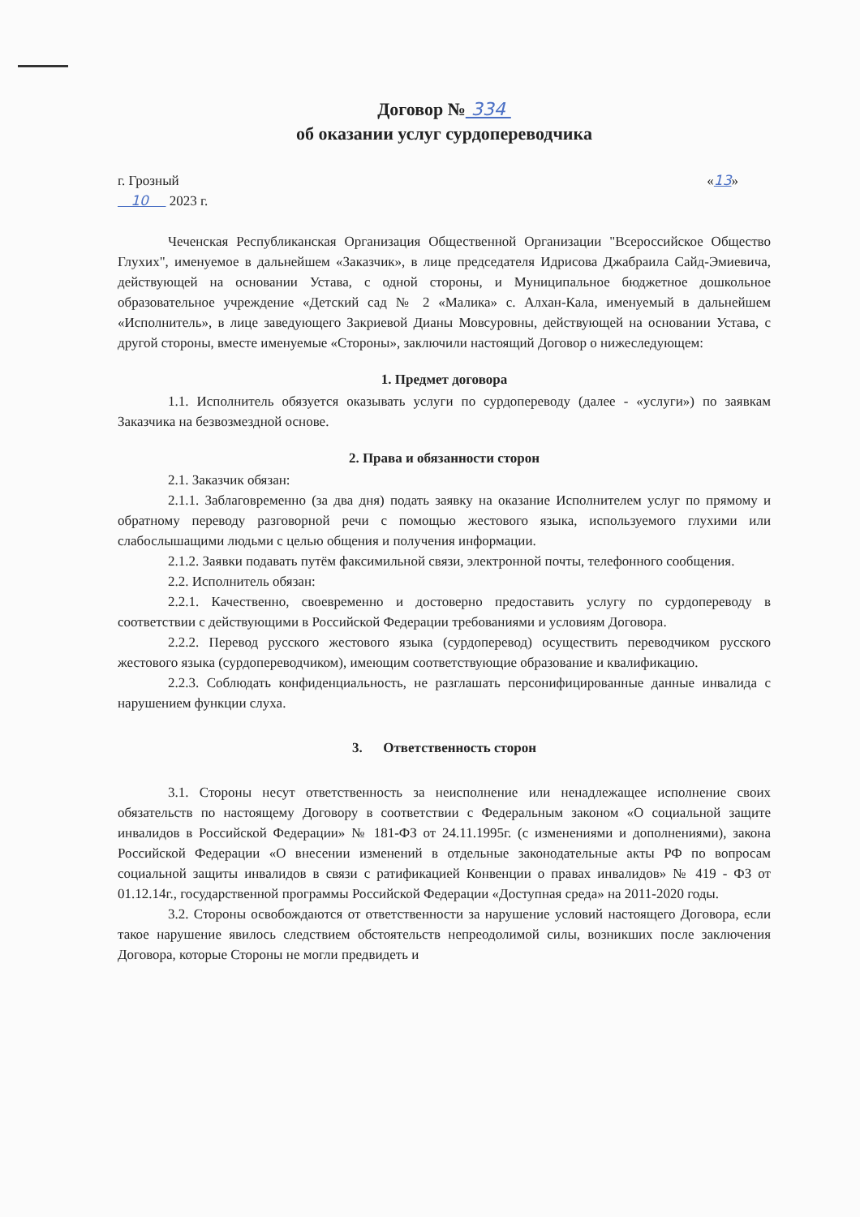Договор № 334
об оказании услуг сурдопереводчика
г. Грозный
10 2023 г.
«13»
Чеченская Республиканская Организация Общественной Организации "Всероссийское Общество Глухих", именуемое в дальнейшем «Заказчик», в лице председателя Идрисова Джабраила Сайд-Эмиевича, действующей на основании Устава, с одной стороны, и Муниципальное бюджетное дошкольное образовательное учреждение «Детский сад № 2 «Малика» с. Алхан-Кала, именуемый в дальнейшем «Исполнитель», в лице заведующего Закриевой Дианы Мовсуровны, действующей на основании Устава, с другой стороны, вместе именуемые «Стороны», заключили настоящий Договор о нижеследующем:
1. Предмет договора
1.1. Исполнитель обязуется оказывать услуги по сурдопереводу (далее - «услуги») по заявкам Заказчика на безвозмездной основе.
2. Права и обязанности сторон
2.1. Заказчик обязан:
2.1.1. Заблаговременно (за два дня) подать заявку на оказание Исполнителем услуг по прямому и обратному переводу разговорной речи с помощью жестового языка, используемого глухими или слабослышащими людьми с целью общения и получения информации.
2.1.2. Заявки подавать путём факсимильной связи, электронной почты, телефонного сообщения.
2.2. Исполнитель обязан:
2.2.1. Качественно, своевременно и достоверно предоставить услугу по сурдопереводу в соответствии с действующими в Российской Федерации требованиями и условиям Договора.
2.2.2. Перевод русского жестового языка (сурдоперевод) осуществить переводчиком русского жестового языка (сурдопереводчиком), имеющим соответствующие образование и квалификацию.
2.2.3. Соблюдать конфиденциальность, не разглашать персонифицированные данные инвалида с нарушением функции слуха.
3. Ответственность сторон
3.1. Стороны несут ответственность за неисполнение или ненадлежащее исполнение своих обязательств по настоящему Договору в соответствии с Федеральным законом «О социальной защите инвалидов в Российской Федерации» № 181-ФЗ от 24.11.1995г. (с изменениями и дополнениями), закона Российской Федерации «О внесении изменений в отдельные законодательные акты РФ по вопросам социальной защиты инвалидов в связи с ратификацией Конвенции о правах инвалидов» № 419 - ФЗ от 01.12.14г., государственной программы Российской Федерации «Доступная среда» на 2011-2020 годы.
3.2. Стороны освобождаются от ответственности за нарушение условий настоящего Договора, если такое нарушение явилось следствием обстоятельств непреодолимой силы, возникших после заключения Договора, которые Стороны не могли предвидеть и